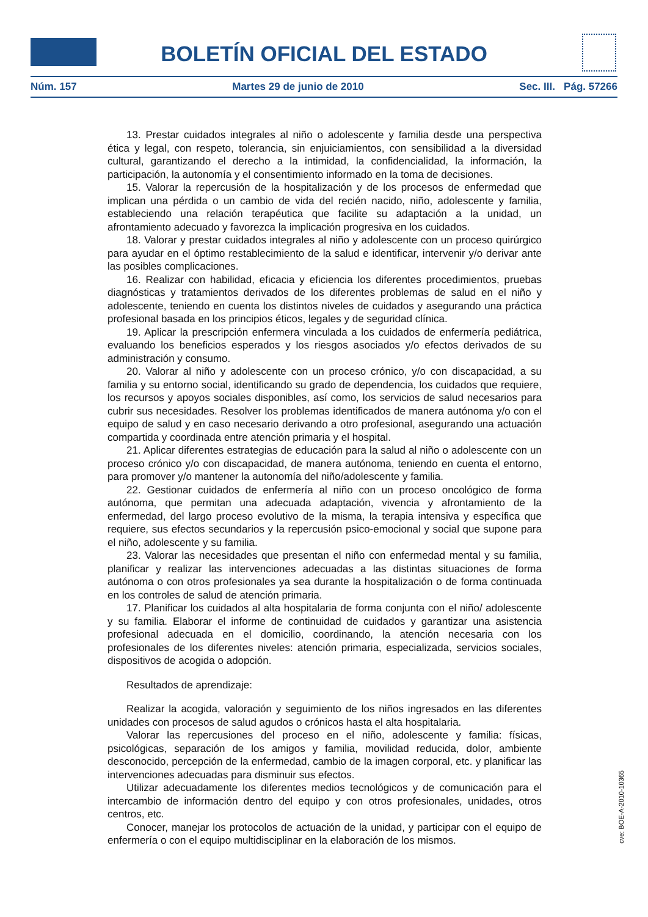BOLETÍN OFICIAL DEL ESTADO
Núm. 157 Martes 29 de junio de 2010 Sec. III. Pág. 57266
13. Prestar cuidados integrales al niño o adolescente y familia desde una perspectiva ética y legal, con respeto, tolerancia, sin enjuiciamientos, con sensibilidad a la diversidad cultural, garantizando el derecho a la intimidad, la confidencialidad, la información, la participación, la autonomía y el consentimiento informado en la toma de decisiones.
15. Valorar la repercusión de la hospitalización y de los procesos de enfermedad que implican una pérdida o un cambio de vida del recién nacido, niño, adolescente y familia, estableciendo una relación terapéutica que facilite su adaptación a la unidad, un afrontamiento adecuado y favorezca la implicación progresiva en los cuidados.
18. Valorar y prestar cuidados integrales al niño y adolescente con un proceso quirúrgico para ayudar en el óptimo restablecimiento de la salud e identificar, intervenir y/o derivar ante las posibles complicaciones.
16. Realizar con habilidad, eficacia y eficiencia los diferentes procedimientos, pruebas diagnósticas y tratamientos derivados de los diferentes problemas de salud en el niño y adolescente, teniendo en cuenta los distintos niveles de cuidados y asegurando una práctica profesional basada en los principios éticos, legales y de seguridad clínica.
19. Aplicar la prescripción enfermera vinculada a los cuidados de enfermería pediátrica, evaluando los beneficios esperados y los riesgos asociados y/o efectos derivados de su administración y consumo.
20. Valorar al niño y adolescente con un proceso crónico, y/o con discapacidad, a su familia y su entorno social, identificando su grado de dependencia, los cuidados que requiere, los recursos y apoyos sociales disponibles, así como, los servicios de salud necesarios para cubrir sus necesidades. Resolver los problemas identificados de manera autónoma y/o con el equipo de salud y en caso necesario derivando a otro profesional, asegurando una actuación compartida y coordinada entre atención primaria y el hospital.
21. Aplicar diferentes estrategias de educación para la salud al niño o adolescente con un proceso crónico y/o con discapacidad, de manera autónoma, teniendo en cuenta el entorno, para promover y/o mantener la autonomía del niño/adolescente y familia.
22. Gestionar cuidados de enfermería al niño con un proceso oncológico de forma autónoma, que permitan una adecuada adaptación, vivencia y afrontamiento de la enfermedad, del largo proceso evolutivo de la misma, la terapia intensiva y específica que requiere, sus efectos secundarios y la repercusión psico-emocional y social que supone para el niño, adolescente y su familia.
23. Valorar las necesidades que presentan el niño con enfermedad mental y su familia, planificar y realizar las intervenciones adecuadas a las distintas situaciones de forma autónoma o con otros profesionales ya sea durante la hospitalización o de forma continuada en los controles de salud de atención primaria.
17. Planificar los cuidados al alta hospitalaria de forma conjunta con el niño/ adolescente y su familia. Elaborar el informe de continuidad de cuidados y garantizar una asistencia profesional adecuada en el domicilio, coordinando, la atención necesaria con los profesionales de los diferentes niveles: atención primaria, especializada, servicios sociales, dispositivos de acogida o adopción.
Resultados de aprendizaje:
Realizar la acogida, valoración y seguimiento de los niños ingresados en las diferentes unidades con procesos de salud agudos o crónicos hasta el alta hospitalaria.
Valorar las repercusiones del proceso en el niño, adolescente y familia: físicas, psicológicas, separación de los amigos y familia, movilidad reducida, dolor, ambiente desconocido, percepción de la enfermedad, cambio de la imagen corporal, etc. y planificar las intervenciones adecuadas para disminuir sus efectos.
Utilizar adecuadamente los diferentes medios tecnológicos y de comunicación para el intercambio de información dentro del equipo y con otros profesionales, unidades, otros centros, etc.
Conocer, manejar los protocolos de actuación de la unidad, y participar con el equipo de enfermería o con el equipo multidisciplinar en la elaboración de los mismos.
cve: BOE-A-2010-10365